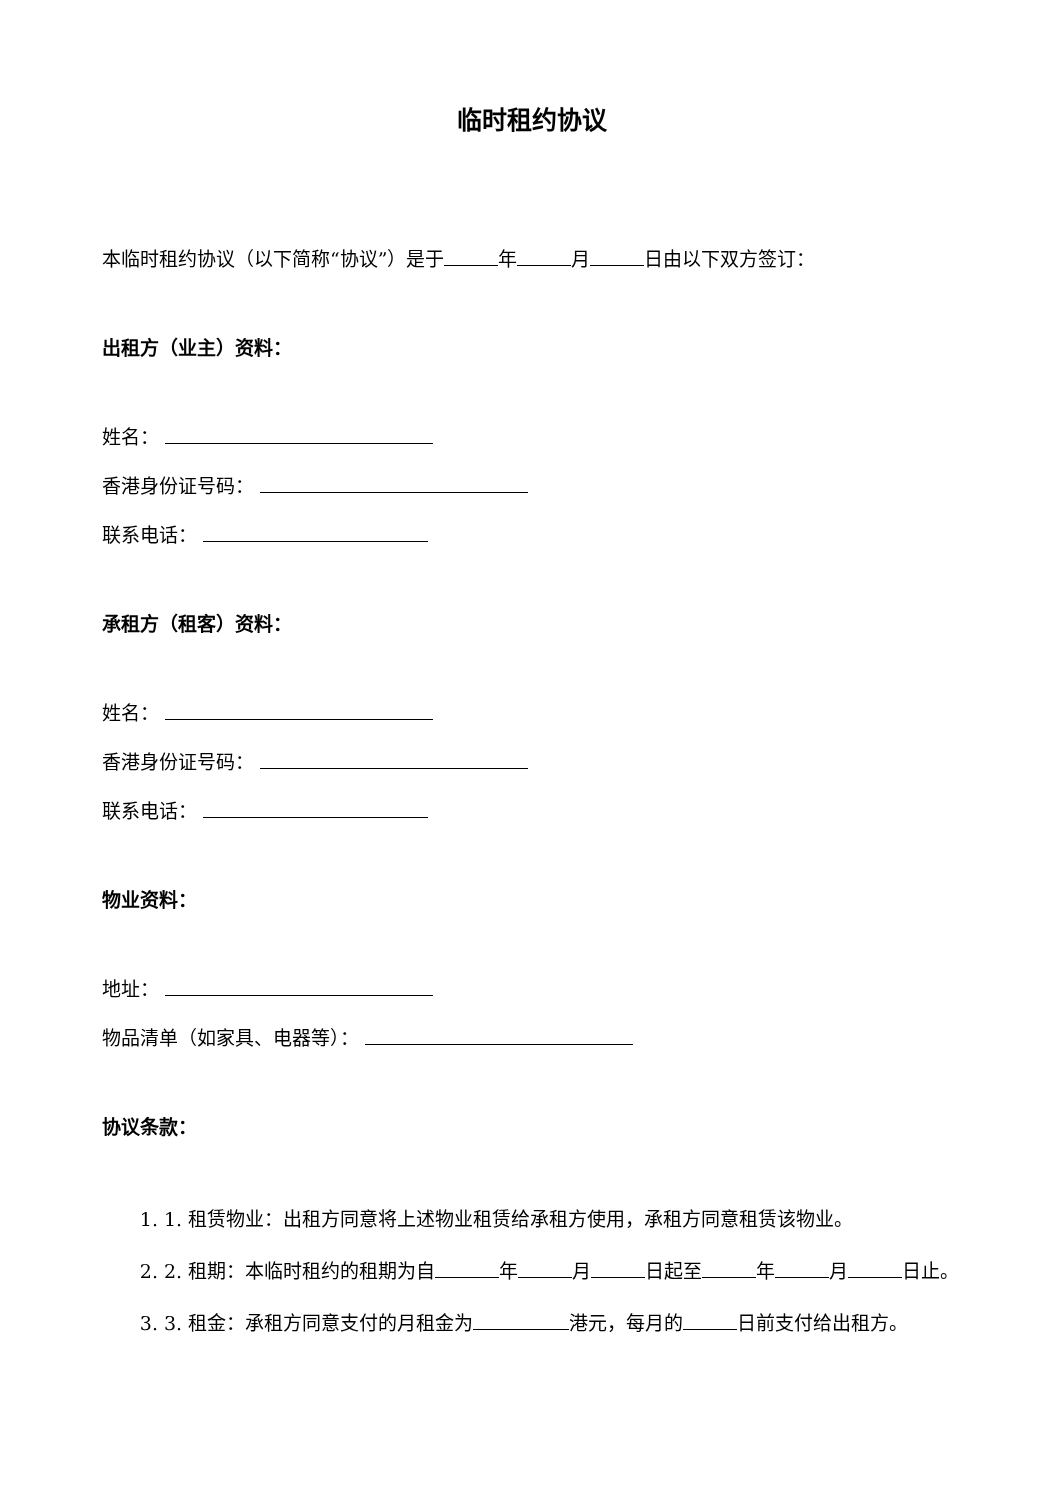临时租约协议
本临时租约协议（以下简称“协议”）是于 年 月 日由以下双方签订：
出租方（业主）资料：
姓名：
香港身份证号码：
联系电话：
承租方（租客）资料：
姓名：
香港身份证号码：
联系电话：
物业资料：
地址：
物品清单（如家具、电器等）：
协议条款：
1. 1. 租赁物业：出租方同意将上述物业租赁给承租方使用，承租方同意租赁该物业。
2. 2. 租期：本临时租约的租期为自 年 月 日起至 年 月 日止。
3. 3. 租金：承租方同意支付的月租金为 港元，每月的 日前支付给出租方。